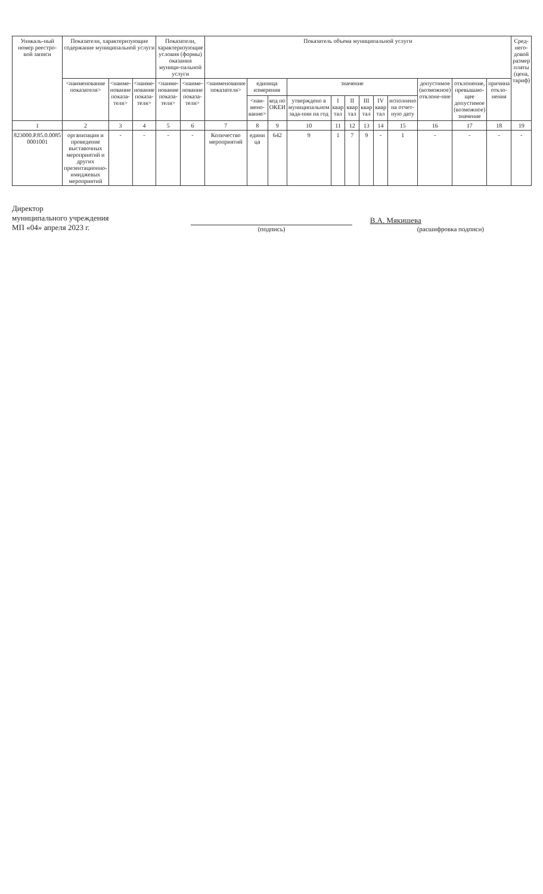| Уникаль-ный номер реестро-вой записи | Показатели, характеризующие содержание муниципальной услуги | | | Показатели, характеризующие условия (формы) оказания муници-пальной услуги | | Показатель объема муниципальной услуги | | | | | | | | | | | | Сред-него-довой размер платы (цена, тариф) |
| --- | --- | --- | --- | --- | --- | --- | --- | --- | --- | --- | --- | --- | --- | --- | --- | --- | --- | --- |
| | <наименование показателя> | <наиме-нование показа-теля> | <наиме-нование показа-теля> | <наиме-нование показа-теля> | <наиме-нование показа-теля> | <наименование показателя> | единица измерения | | значение | | | | | | допустимое (возможное) отклоне-ние | отклонение, превышаю-щее допустимое (возможное) значение | причина откло-нения | |
| | | | | | | | <наи-мено-вание> | код по ОКЕИ | утверждено в муниципальном зада-нии на год | I квар тал | II квар тал | III квар тал | IV квар тал | исполнено на отчет-ную дату | | | | |
| 1 | 2 | 3 | 4 | 5 | 6 | 7 | 8 | 9 | 10 | 11 | 12 | 13 | 14 | 15 | 16 | 17 | 18 | 19 |
| 823000.Р.85.0.0085 0001001 | организация и проведение выставочных мероприятий и других презентационно-имиджевых мероприятий | - | - | - | - | Количество мероприятий | едини ца | 642 | 9 | 1 | 7 | 9 | - | 1 | - | - | - | - |
Директор
муниципального учреждения
МП «04» апреля 2023 г.
(подпись)
В.А. Мякишева
(расшифровка подписи)